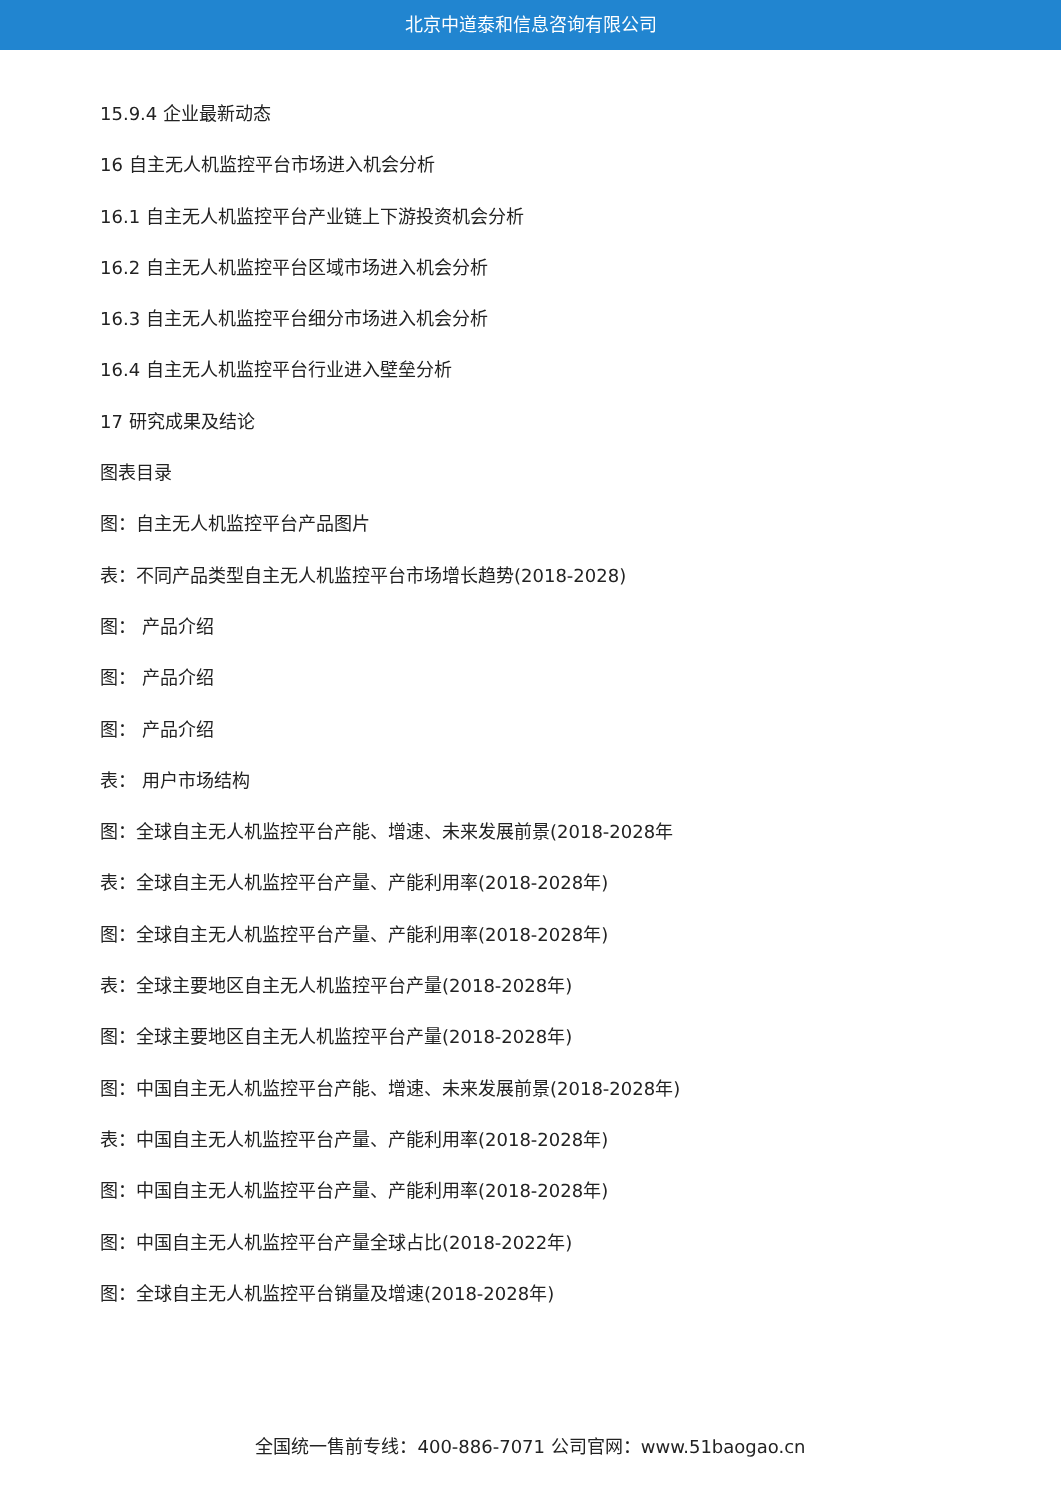北京中道泰和信息咨询有限公司
15.9.4 企业最新动态
16 自主无人机监控平台市场进入机会分析
16.1 自主无人机监控平台产业链上下游投资机会分析
16.2 自主无人机监控平台区域市场进入机会分析
16.3 自主无人机监控平台细分市场进入机会分析
16.4 自主无人机监控平台行业进入壁垒分析
17 研究成果及结论
图表目录
图：自主无人机监控平台产品图片
表：不同产品类型自主无人机监控平台市场增长趋势(2018-2028)
图： 产品介绍
图： 产品介绍
图： 产品介绍
表： 用户市场结构
图：全球自主无人机监控平台产能、增速、未来发展前景(2018-2028年
表：全球自主无人机监控平台产量、产能利用率(2018-2028年)
图：全球自主无人机监控平台产量、产能利用率(2018-2028年)
表：全球主要地区自主无人机监控平台产量(2018-2028年)
图：全球主要地区自主无人机监控平台产量(2018-2028年)
图：中国自主无人机监控平台产能、增速、未来发展前景(2018-2028年)
表：中国自主无人机监控平台产量、产能利用率(2018-2028年)
图：中国自主无人机监控平台产量、产能利用率(2018-2028年)
图：中国自主无人机监控平台产量全球占比(2018-2022年)
图：全球自主无人机监控平台销量及增速(2018-2028年)
全国统一售前专线：400-886-7071 公司官网：www.51baogao.cn